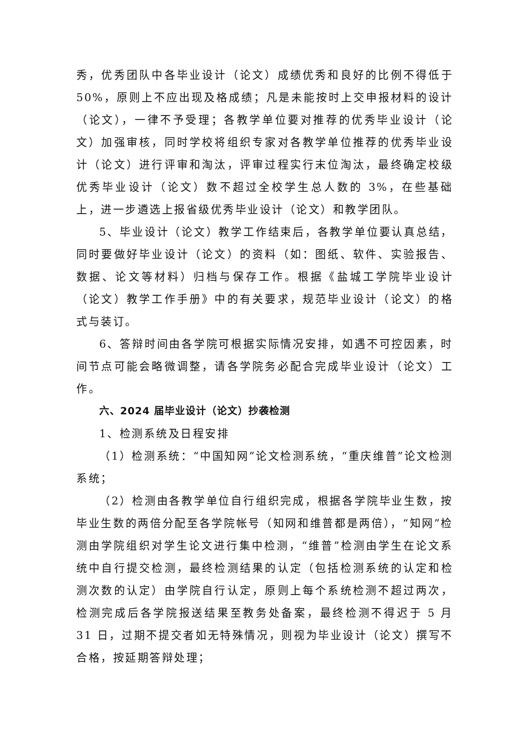秀，优秀团队中各毕业设计（论文）成绩优秀和良好的比例不得低于50%，原则上不应出现及格成绩；凡是未能按时上交申报材料的设计（论文），一律不予受理；各教学单位要对推荐的优秀毕业设计（论文）加强审核，同时学校将组织专家对各教学单位推荐的优秀毕业设计（论文）进行评审和淘汰，评审过程实行末位淘汰，最终确定校级优秀毕业设计（论文）数不超过全校学生总人数的 3%，在些基础上，进一步遴选上报省级优秀毕业设计（论文）和教学团队。
5、毕业设计（论文）教学工作结束后，各教学单位要认真总结，同时要做好毕业设计（论文）的资料（如：图纸、软件、实验报告、数据、论文等材料）归档与保存工作。根据《盐城工学院毕业设计（论文）教学工作手册》中的有关要求，规范毕业设计（论文）的格式与装订。
6、答辩时间由各学院可根据实际情况安排，如遇不可控因素，时间节点可能会略微调整，请各学院务必配合完成毕业设计（论文）工作。
六、2024 届毕业设计（论文）抄袭检测
1、检测系统及日程安排
（1）检测系统：“中国知网”论文检测系统，“重庆维普”论文检测系统；
（2）检测由各教学单位自行组织完成，根据各学院毕业生数，按毕业生数的两倍分配至各学院帐号（知网和维普都是两倍），“知网”检测由学院组织对学生论文进行集中检测，“维普”检测由学生在论文系统中自行提交检测，最终检测结果的认定（包括检测系统的认定和检测次数的认定）由学院自行认定，原则上每个系统检测不超过两次，检测完成后各学院报送结果至教务处备案，最终检测不得迟于 5 月 31 日，过期不提交者如无特殊情况，则视为毕业设计（论文）撰写不合格，按延期答辩处理；